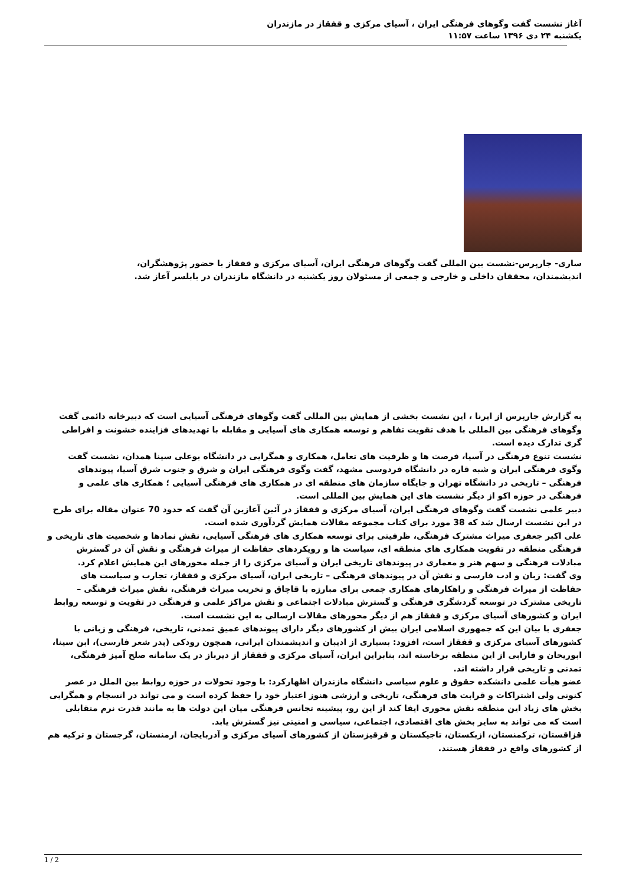آغاز نشست گفت وگوهای فرهنگی ایران ، آسیای مرکزی و قفقاز در مازندران
یکشنبه ۲۴ دی ۱۳۹۶ ساعت ۱۱:۵۷
ساری- جارپرس-نشست بین المللی گفت وگوهای فرهنگی ایران، آسیای مرکزی و قفقاز با حضور پژوهشگران، اندیشمندان، محققان داخلی و خارجی و جمعی از مسئولان روز یکشنبه در دانشگاه مازندران در بابلسر آغاز شد.
به گزارش جارپرس از ایرنا ، این نشست بخشی از همایش بین المللی گفت وگوهای فرهنگی آسیایی است که دبیرخانه دائمی گفت وگوهای فرهنگی بین المللی با هدف تقویت تفاهم و توسعه همکاری های آسیایی و مقابله با تهدیدهای فزاینده خشونت و افراطی گری تدارک دیده است.
نشست تنوع فرهنگی در آسیا، فرصت ها و ظرفیت های تعامل، همکاری و همگرایی در دانشگاه بوعلی سینا همدان، نشست گفت وگوی فرهنگی ایران و شبه قاره در دانشگاه فردوسی مشهد، گفت وگوی فرهنگی ایران و شرق و جنوب شرق آسیا، پیوندهای فرهنگی – تاریخی در دانشگاه تهران و جایگاه سازمان های منطقه ای در همکاری های فرهنگی آسیایی ؛ همکاری های علمی و فرهنگی در حوزه اکو از دیگر نشست های این همایش بین المللی است.
دبیر علمی نشست گفت وگوهای فرهنگی ایران، آسیای مرکزی و قفقاز در آئین آغازین آن گفت که حدود 70 عنوان مقاله برای طرح در این نشست ارسال شد که 38 مورد برای کتاب مجموعه مقالات همایش گردآوری شده است.
علی اکبر جعفری میراث مشترک فرهنگی، ظرفیتی برای توسعه همکاری های فرهنگی آسیایی، نقش نمادها و شخصیت های تاریخی و فرهنگی منطقه در تقویت همکاری های منطقه ای، سیاست ها و رویکردهای حفاظت از میراث فرهنگی و نقش آن در گسترش مبادلات فرهنگی و سهم هنر و معماری در پیوندهای تاریخی ایران و آسیای مرکزی را از جمله محورهای این همایش اعلام کرد.
وی گفت: زبان و ادب فارسی و نقش آن در پیوندهای فرهنگی – تاریخی ایران، آسیای مرکزی و قفقاز، تجارب و سیاست های حفاظت از میراث فرهنگی و راهکارهای همکاری جمعی برای مبارزه با قاچاق و تخریب میراث فرهنگی، نقش میراث فرهنگی – تاریخی مشترک در توسعه گردشگری فرهنگی و گسترش مبادلات اجتماعی و نقش مراکز علمی و فرهنگی در تقویت و توسعه روابط ایران و کشورهای آسیای مرکزی و قفقاز هم از دیگر محورهای مقالات ارسالی به این نشست است.
جعفری با بیان این که جمهوری اسلامی ایران بیش از کشورهای دیگر دارای پیوندهای عمیق تمدنی، تاریخی، فرهنگی و زبانی با کشورهای آسیای مرکزی و قفقاز است، افزود: بسیاری از ادیبان و اندیشمندان ایرانی، همچون رودکی (پدر شعر فارسی)، ابن سینا، ابوریحان و فارابی از این منطقه برخاسته اند، بنابراین ایران، آسیای مرکزی و قفقاز از دیرباز در یک سامانه صلح آمیز فرهنگی، تمدنی و تاریخی قرار داشته اند.
عضو هیأت علمی دانشکده حقوق و علوم سیاسی دانشگاه مازندران اظهارکرد: با وجود تحولات در حوزه روابط بین الملل در عصر کنونی ولی اشتراکات و قرابت های فرهنگی، تاریخی و ارزشی هنوز اعتبار خود را حفظ کرده است و می تواند در انسجام و همگرایی بخش های زیاد این منطقه نقش محوری ایفا کند از این رو، پیشینه تجانس فرهنگی میان این دولت ها به مانند قدرت نرم متقابلی است که می تواند به سایر بخش های اقتصادی، اجتماعی، سیاسی و امنیتی نیز گسترش یابد.
قزاقستان، ترکمنستان، ازبکستان، تاجیکستان و قرقیزستان از کشورهای آسیای مرکزی و آذربایجان، ارمنستان، گرجستان و ترکیه هم از کشورهای واقع در قفقاز هستند.
1 / 2